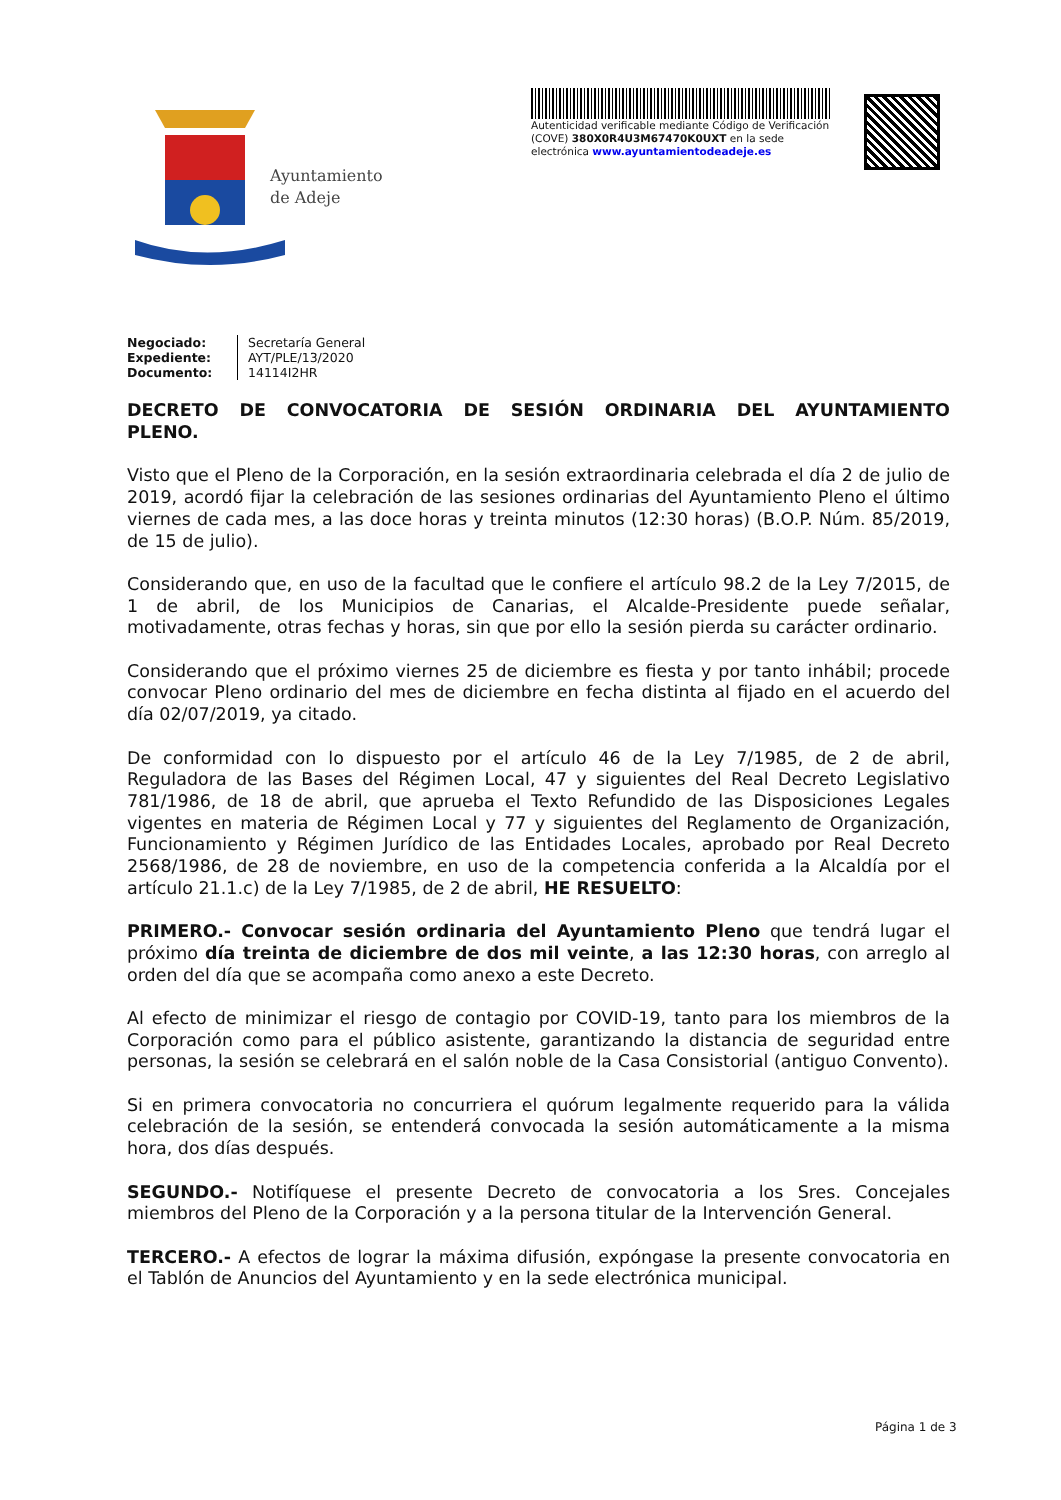Ayuntamiento
de Adeje
Autenticidad verificable mediante Código de Verificación (COVE) 380X0R4U3M67470K0UXT en la sede electrónica www.ayuntamientodeadeje.es
Negociado:
Expediente:
Documento:
Secretaría General
AYT/PLE/13/2020
14114I2HR
DECRETO DE CONVOCATORIA DE SESIÓN ORDINARIA DEL AYUNTAMIENTO PLENO.
Visto que el Pleno de la Corporación, en la sesión extraordinaria celebrada el día 2 de julio de 2019, acordó fijar la celebración de las sesiones ordinarias del Ayuntamiento Pleno el último viernes de cada mes, a las doce horas y treinta minutos (12:30 horas) (B.O.P. Núm. 85/2019, de 15 de julio).
Considerando que, en uso de la facultad que le confiere el artículo 98.2 de la Ley 7/2015, de 1 de abril, de los Municipios de Canarias, el Alcalde-Presidente puede señalar, motivadamente, otras fechas y horas, sin que por ello la sesión pierda su carácter ordinario.
Considerando que el próximo viernes 25 de diciembre es fiesta y por tanto inhábil; procede convocar Pleno ordinario del mes de diciembre en fecha distinta al fijado en el acuerdo del día 02/07/2019, ya citado.
De conformidad con lo dispuesto por el artículo 46 de la Ley 7/1985, de 2 de abril, Reguladora de las Bases del Régimen Local, 47 y siguientes del Real Decreto Legislativo 781/1986, de 18 de abril, que aprueba el Texto Refundido de las Disposiciones Legales vigentes en materia de Régimen Local y 77 y siguientes del Reglamento de Organización, Funcionamiento y Régimen Jurídico de las Entidades Locales, aprobado por Real Decreto 2568/1986, de 28 de noviembre, en uso de la competencia conferida a la Alcaldía por el artículo 21.1.c) de la Ley 7/1985, de 2 de abril, HE RESUELTO:
PRIMERO.- Convocar sesión ordinaria del Ayuntamiento Pleno que tendrá lugar el próximo día treinta de diciembre de dos mil veinte, a las 12:30 horas, con arreglo al orden del día que se acompaña como anexo a este Decreto.
Al efecto de minimizar el riesgo de contagio por COVID-19, tanto para los miembros de la Corporación como para el público asistente, garantizando la distancia de seguridad entre personas, la sesión se celebrará en el salón noble de la Casa Consistorial (antiguo Convento).
Si en primera convocatoria no concurriera el quórum legalmente requerido para la válida celebración de la sesión, se entenderá convocada la sesión automáticamente a la misma hora, dos días después.
SEGUNDO.- Notifíquese el presente Decreto de convocatoria a los Sres. Concejales miembros del Pleno de la Corporación y a la persona titular de la Intervención General.
TERCERO.- A efectos de lograr la máxima difusión, expóngase la presente convocatoria en el Tablón de Anuncios del Ayuntamiento y en la sede electrónica municipal.
Página 1 de 3